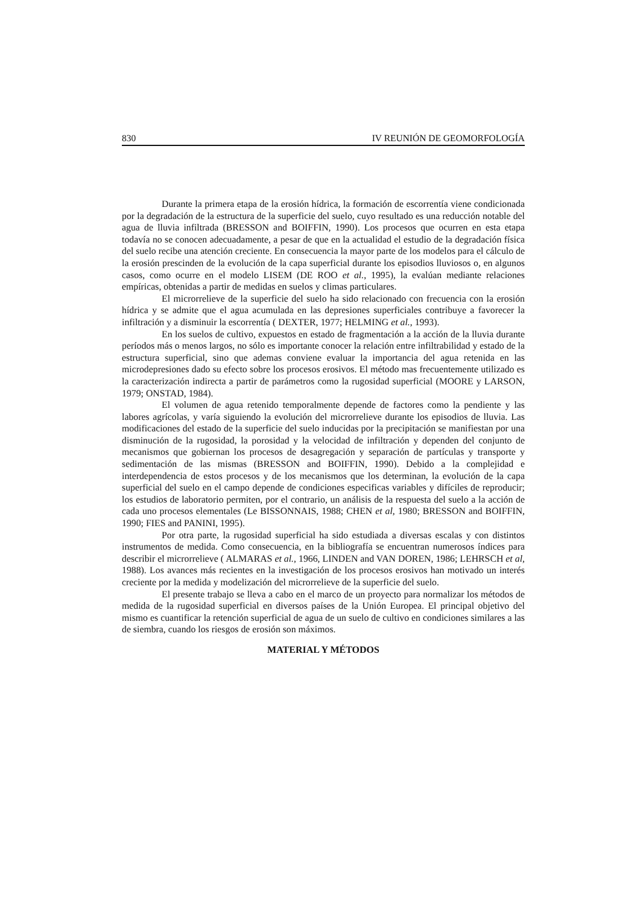830 IV REUNIÓN DE GEOMORFOLOGÍA
Durante la primera etapa de la erosión hídrica, la formación de escorrentía viene condicionada por la degradación de la estructura de la superficie del suelo, cuyo resultado es una reducción notable del agua de lluvia infiltrada (BRESSON and BOIFFIN, 1990). Los procesos que ocurren en esta etapa todavía no se conocen adecuadamente, a pesar de que en la actualidad el estudio de la degradación física del suelo recibe una atención creciente. En consecuencia la mayor parte de los modelos para el cálculo de la erosión prescinden de la evolución de la capa superficial durante los episodios lluviosos o, en algunos casos, como ocurre en el modelo LISEM (DE ROO et al., 1995), la evalúan mediante relaciones empíricas, obtenidas a partir de medidas en suelos y climas particulares.
El microrrelieve de la superficie del suelo ha sido relacionado con frecuencia con la erosión hídrica y se admite que el agua acumulada en las depresiones superficiales contribuye a favorecer la infiltración y a disminuir la escorrentía ( DEXTER, 1977; HELMING et al., 1993).
En los suelos de cultivo, expuestos en estado de fragmentación a la acción de la lluvia durante períodos más o menos largos, no sólo es importante conocer la relación entre infiltrabilidad y estado de la estructura superficial, sino que ademas conviene evaluar la importancia del agua retenida en las microdepresiones dado su efecto sobre los procesos erosivos. El método mas frecuentemente utilizado es la caracterización indirecta a partir de parámetros como la rugosidad superficial (MOORE y LARSON, 1979; ONSTAD, 1984).
El volumen de agua retenido temporalmente depende de factores como la pendiente y las labores agrícolas, y varía siguiendo la evolución del microrrelieve durante los episodios de lluvia. Las modificaciones del estado de la superficie del suelo inducidas por la precipitación se manifiestan por una disminución de la rugosidad, la porosidad y la velocidad de infiltración y dependen del conjunto de mecanismos que gobiernan los procesos de desagregación y separación de partículas y transporte y sedimentación de las mismas (BRESSON and BOIFFIN, 1990). Debido a la complejidad e interdependencia de estos procesos y de los mecanismos que los determinan, la evolución de la capa superficial del suelo en el campo depende de condiciones especificas variables y difíciles de reproducir; los estudios de laboratorio permiten, por el contrario, un análisis de la respuesta del suelo a la acción de cada uno procesos elementales (Le BISSONNAIS, 1988; CHEN et al, 1980; BRESSON and BOIFFIN, 1990; FIES and PANINI, 1995).
Por otra parte, la rugosidad superficial ha sido estudiada a diversas escalas y con distintos instrumentos de medida. Como consecuencia, en la bibliografía se encuentran numerosos índices para describir el microrrelieve ( ALMARAS et al., 1966, LINDEN and VAN DOREN, 1986; LEHRSCH et al, 1988). Los avances más recientes en la investigación de los procesos erosivos han motivado un interés creciente por la medida y modelización del microrrelieve de la superficie del suelo.
El presente trabajo se lleva a cabo en el marco de un proyecto para normalizar los métodos de medida de la rugosidad superficial en diversos países de la Unión Europea. El principal objetivo del mismo es cuantificar la retención superficial de agua de un suelo de cultivo en condiciones similares a las de siembra, cuando los riesgos de erosión son máximos.
MATERIAL Y MÉTODOS